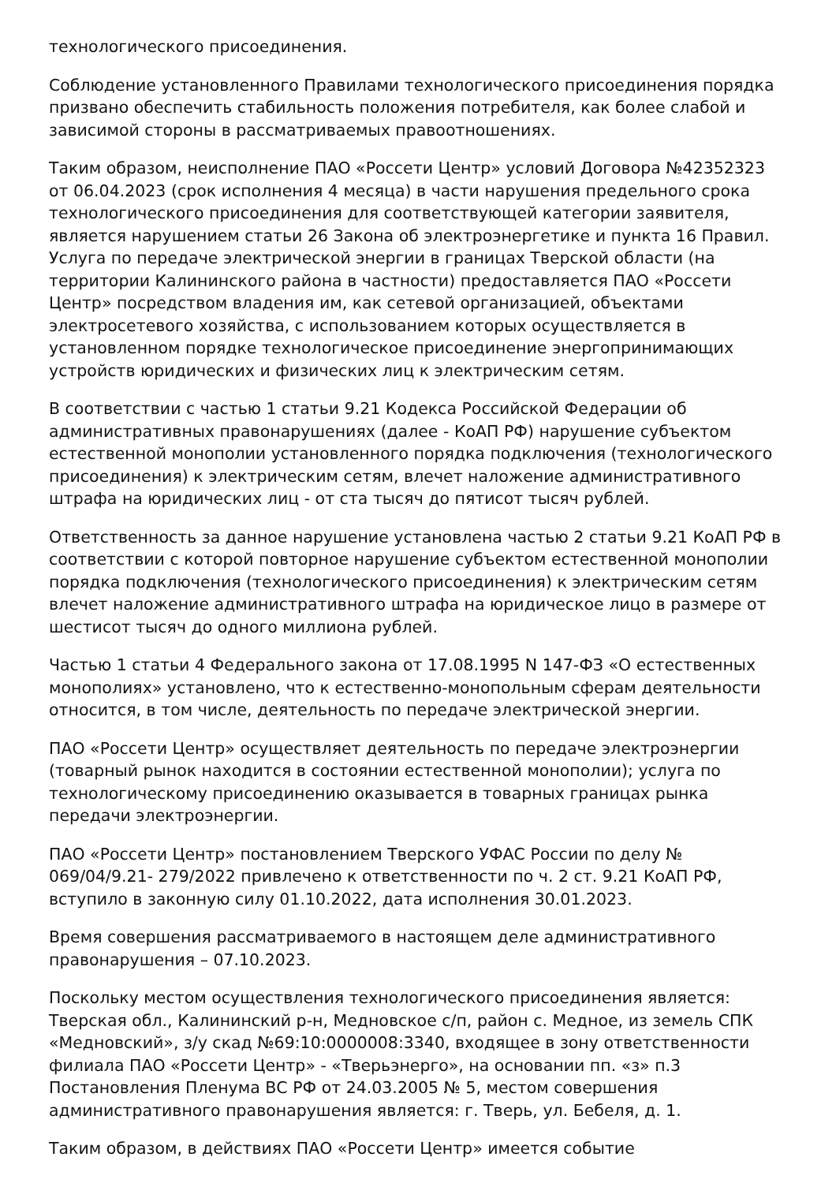технологического присоединения.
Соблюдение установленного Правилами технологического присоединения порядка призвано обеспечить стабильность положения потребителя, как более слабой и зависимой стороны в рассматриваемых правоотношениях.
Таким образом, неисполнение ПАО «Россети Центр» условий Договора №42352323 от 06.04.2023 (срок исполнения 4 месяца) в части нарушения предельного срока технологического присоединения для соответствующей категории заявителя, является нарушением статьи 26 Закона об электроэнергетике и пункта 16 Правил. Услуга по передаче электрической энергии в границах Тверской области (на территории Калининского района в частности) предоставляется ПАО «Россети Центр» посредством владения им, как сетевой организацией, объектами электросетевого хозяйства, с использованием которых осуществляется в установленном порядке технологическое присоединение энергопринимающих устройств юридических и физических лиц к электрическим сетям.
В соответствии с частью 1 статьи 9.21 Кодекса Российской Федерации об административных правонарушениях (далее - КоАП РФ) нарушение субъектом естественной монополии установленного порядка подключения (технологического присоединения) к электрическим сетям, влечет наложение административного штрафа на юридических лиц - от ста тысяч до пятисот тысяч рублей.
Ответственность за данное нарушение установлена частью 2 статьи 9.21 КоАП РФ в соответствии с которой повторное нарушение субъектом естественной монополии порядка подключения (технологического присоединения) к электрическим сетям влечет наложение административного штрафа на юридическое лицо в размере от шестисот тысяч до одного миллиона рублей.
Частью 1 статьи 4 Федерального закона от 17.08.1995 N 147-ФЗ «О естественных монополиях» установлено, что к естественно-монопольным сферам деятельности относится, в том числе, деятельность по передаче электрической энергии.
ПАО «Россети Центр» осуществляет деятельность по передаче электроэнергии (товарный рынок находится в состоянии естественной монополии); услуга по технологическому присоединению оказывается в товарных границах рынка передачи электроэнергии.
ПАО «Россети Центр» постановлением Тверского УФАС России по делу № 069/04/9.21- 279/2022 привлечено к ответственности по ч. 2 ст. 9.21 КоАП РФ, вступило в законную силу 01.10.2022, дата исполнения 30.01.2023.
Время совершения рассматриваемого в настоящем деле административного правонарушения – 07.10.2023.
Поскольку местом осуществления технологического присоединения является: Тверская обл., Калининский р-н, Медновское с/п, район с. Медное, из земель СПК «Медновский», з/у скад №69:10:0000008:3340, входящее в зону ответственности филиала ПАО «Россети Центр» - «Тверьэнерго», на основании пп. «з» п.3 Постановления Пленума ВС РФ от 24.03.2005 № 5, местом совершения административного правонарушения является: г. Тверь, ул. Бебеля, д. 1.
Таким образом, в действиях ПАО «Россети Центр» имеется событие